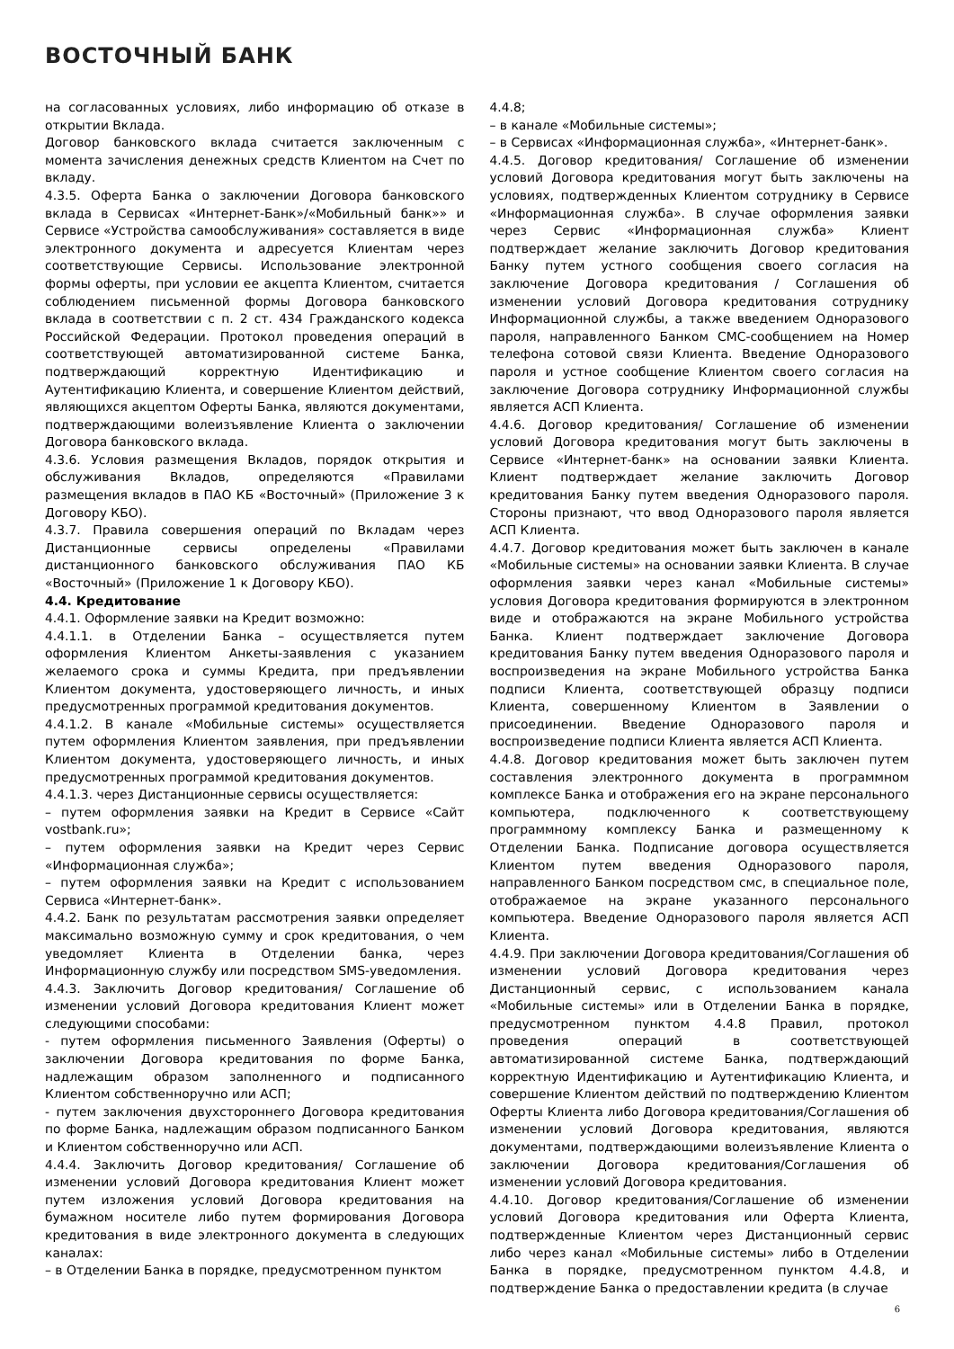ВОСТОЧНЫЙ БАНК
на согласованных условиях, либо информацию об отказе в открытии Вклада.
Договор банковского вклада считается заключенным с момента зачисления денежных средств Клиентом на Счет по вкладу.
4.3.5. Оферта Банка о заключении Договора банковского вклада в Сервисах «Интернет-Банк»/«Мобильный банк»» и Сервисе «Устройства самообслуживания» составляется в виде электронного документа и адресуется Клиентам через соответствующие Сервисы. Использование электронной формы оферты, при условии ее акцепта Клиентом, считается соблюдением письменной формы Договора банковского вклада в соответствии с п. 2 ст. 434 Гражданского кодекса Российской Федерации. Протокол проведения операций в соответствующей автоматизированной системе Банка, подтверждающий корректную Идентификацию и Аутентификацию Клиента, и совершение Клиентом действий, являющихся акцептом Оферты Банка, являются документами, подтверждающими волеизъявление Клиента о заключении Договора банковского вклада.
4.3.6. Условия размещения Вкладов, порядок открытия и обслуживания Вкладов, определяются «Правилами размещения вкладов в ПАО КБ «Восточный» (Приложение 3 к Договору КБО).
4.3.7. Правила совершения операций по Вкладам через Дистанционные сервисы определены «Правилами дистанционного банковского обслуживания ПАО КБ «Восточный» (Приложение 1 к Договору КБО).
4.4. Кредитование
4.4.1. Оформление заявки на Кредит возможно:
4.4.1.1. в Отделении Банка – осуществляется путем оформления Клиентом Анкеты-заявления с указанием желаемого срока и суммы Кредита, при предъявлении Клиентом документа, удостоверяющего личность, и иных предусмотренных программой кредитования документов.
4.4.1.2. В канале «Мобильные системы» осуществляется путем оформления Клиентом заявления, при предъявлении Клиентом документа, удостоверяющего личность, и иных предусмотренных программой кредитования документов.
4.4.1.3. через Дистанционные сервисы осуществляется:
– путем оформления заявки на Кредит в Сервисе «Сайт vostbank.ru»;
– путем оформления заявки на Кредит через Сервис «Информационная служба»;
– путем оформления заявки на Кредит с использованием Сервиса «Интернет-банк».
4.4.2. Банк по результатам рассмотрения заявки определяет максимально возможную сумму и срок кредитования, о чем уведомляет Клиента в Отделении банка, через Информационную службу или посредством SMS-уведомления.
4.4.3. Заключить Договор кредитования/ Соглашение об изменении условий Договора кредитования Клиент может следующими способами:
- путем оформления письменного Заявления (Оферты) о заключении Договора кредитования по форме Банка, надлежащим образом заполненного и подписанного Клиентом собственноручно или АСП;
- путем заключения двухстороннего Договора кредитования по форме Банка, надлежащим образом подписанного Банком и Клиентом собственноручно или АСП.
4.4.4. Заключить Договор кредитования/ Соглашение об изменении условий Договора кредитования Клиент может путем изложения условий Договора кредитования на бумажном носителе либо путем формирования Договора кредитования в виде электронного документа в следующих каналах:
– в Отделении Банка в порядке, предусмотренном пунктом
4.4.8;
– в канале «Мобильные системы»;
– в Сервисах «Информационная служба», «Интернет-банк».
4.4.5. Договор кредитования/ Соглашение об изменении условий Договора кредитования могут быть заключены на условиях, подтвержденных Клиентом сотруднику в Сервисе «Информационная служба». В случае оформления заявки через Сервис «Информационная служба» Клиент подтверждает желание заключить Договор кредитования Банку путем устного сообщения своего согласия на заключение Договора кредитования / Соглашения об изменении условий Договора кредитования сотруднику Информационной службы, а также введением Одноразового пароля, направленного Банком СМС-сообщением на Номер телефона сотовой связи Клиента. Введение Одноразового пароля и устное сообщение Клиентом своего согласия на заключение Договора сотруднику Информационной службы является АСП Клиента.
4.4.6. Договор кредитования/ Соглашение об изменении условий Договора кредитования могут быть заключены в Сервисе «Интернет-банк» на основании заявки Клиента. Клиент подтверждает желание заключить Договор кредитования Банку путем введения Одноразового пароля. Стороны признают, что ввод Одноразового пароля является АСП Клиента.
4.4.7. Договор кредитования может быть заключен в канале «Мобильные системы» на основании заявки Клиента. В случае оформления заявки через канал «Мобильные системы» условия Договора кредитования формируются в электронном виде и отображаются на экране Мобильного устройства Банка. Клиент подтверждает заключение Договора кредитования Банку путем введения Одноразового пароля и воспроизведения на экране Мобильного устройства Банка подписи Клиента, соответствующей образцу подписи Клиента, совершенному Клиентом в Заявлении о присоединении. Введение Одноразового пароля и воспроизведение подписи Клиента является АСП Клиента.
4.4.8. Договор кредитования может быть заключен путем составления электронного документа в программном комплексе Банка и отображения его на экране персонального компьютера, подключенного к соответствующему программному комплексу Банка и размещенному к Отделении Банка. Подписание договора осуществляется Клиентом путем введения Одноразового пароля, направленного Банком посредством смс, в специальное поле, отображаемое на экране указанного персонального компьютера. Введение Одноразового пароля является АСП Клиента.
4.4.9. При заключении Договора кредитования/Соглашения об изменении условий Договора кредитования через Дистанционный сервис, с использованием канала «Мобильные системы» или в Отделении Банка в порядке, предусмотренном пунктом 4.4.8 Правил, протокол проведения операций в соответствующей автоматизированной системе Банка, подтверждающий корректную Идентификацию и Аутентификацию Клиента, и совершение Клиентом действий по подтверждению Клиентом Оферты Клиента либо Договора кредитования/Соглашения об изменении условий Договора кредитования, являются документами, подтверждающими волеизъявление Клиента о заключении Договора кредитования/Соглашения об изменении условий Договора кредитования.
4.4.10. Договор кредитования/Соглашение об изменении условий Договора кредитования или Оферта Клиента, подтвержденные Клиентом через Дистанционный сервис либо через канал «Мобильные системы» либо в Отделении Банка в порядке, предусмотренном пунктом 4.4.8, и подтверждение Банка о предоставлении кредита (в случае
6